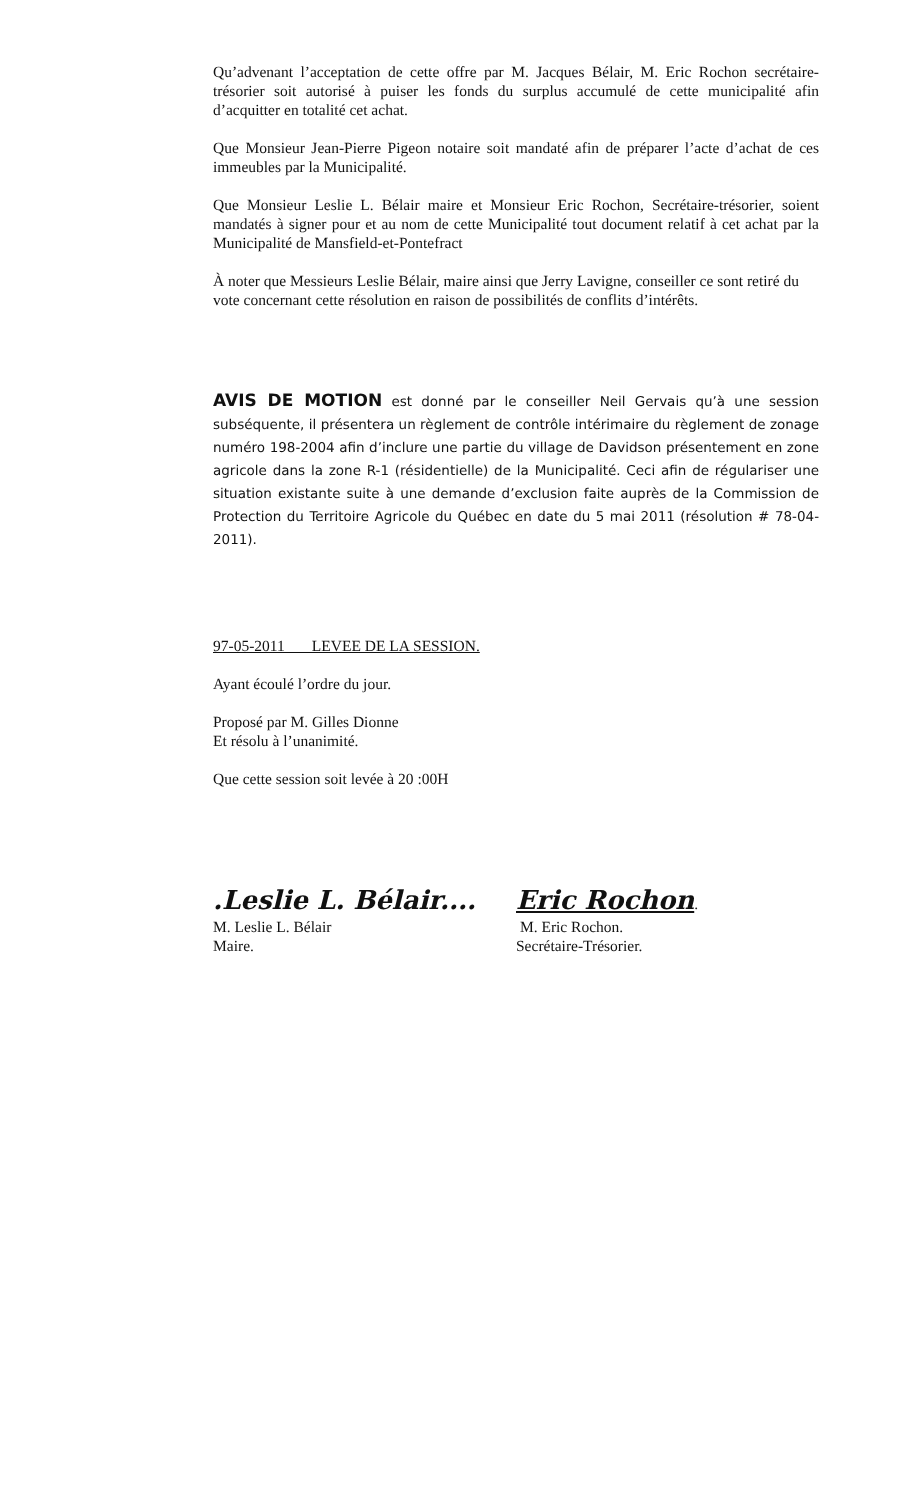Qu’advenant l’acceptation de cette offre par M. Jacques Bélair, M. Eric Rochon secrétaire-trésorier soit autorisé à puiser les fonds du surplus accumulé de cette municipalité afin d’acquitter en totalité cet achat.
Que Monsieur Jean-Pierre Pigeon notaire soit mandaté afin de préparer l’acte d’achat de ces immeubles par la Municipalité.
Que Monsieur Leslie L. Bélair maire et Monsieur Eric Rochon, Secrétaire-trésorier, soient mandatés à signer pour et au nom de cette Municipalité tout document relatif à cet achat par la Municipalité de Mansfield-et-Pontefract
À noter que Messieurs Leslie Bélair, maire ainsi que Jerry Lavigne, conseiller ce sont retiré du vote concernant cette résolution en raison de possibilités de conflits d’intérêts.
AVIS DE MOTION est donné par le conseiller Neil Gervais qu’à une session subséquente, il présentera un règlement de contrôle intérimaire du règlement de zonage numéro 198-2004 afin d’inclure une partie du village de Davidson présentement en zone agricole dans la zone R-1 (résidentielle) de la Municipalité. Ceci afin de régulariser une situation existante suite à une demande d’exclusion faite auprès de la Commission de Protection du Territoire Agricole du Québec en date du 5 mai 2011 (résolution # 78-04-2011).
97-05-2011 LEVEE DE LA SESSION.
Ayant écoulé l’ordre du jour.
Proposé par M. Gilles Dionne
Et résolu à l’unanimité.
Que cette session soit levée à 20 :00H
.Leslie L. Bélair....
M. Leslie L. Bélair
Maire.
Eric Rochon.
M. Eric Rochon.
Secrétaire-Trésorier.